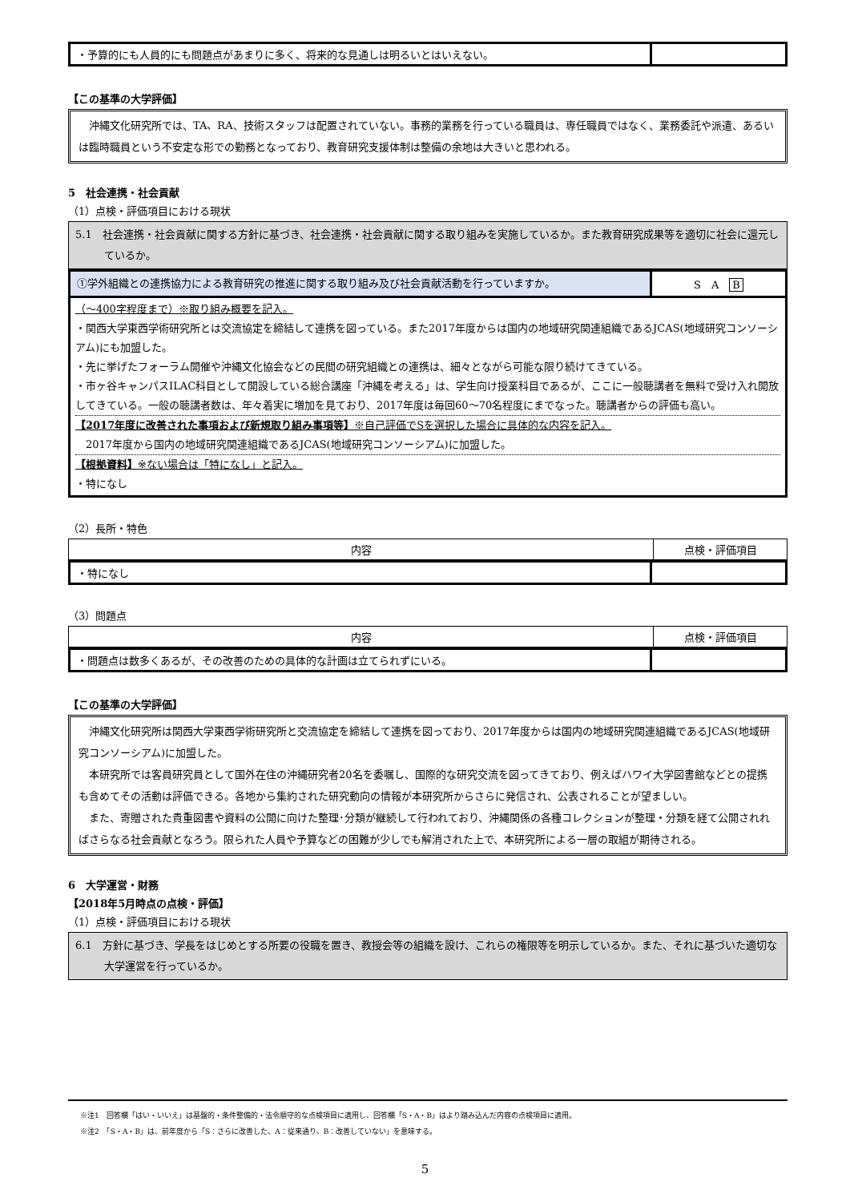| ・予算的にも人員的にも問題点があまりに多く、将来的な見通しは明るいとはいえない。 | |
【この基準の大学評価】
　沖縄文化研究所では、TA、RA、技術スタッフは配置されていない。事務的業務を行っている職員は、専任職員ではなく、業務委託や派遣、あるいは臨時職員という不安定な形での勤務となっており、教育研究支援体制は整備の余地は大きいと思われる。
5　社会連携・社会貢献
（1）点検・評価項目における現状
5.1　社会連携・社会貢献に関する方針に基づき、社会連携・社会貢献に関する取り組みを実施しているか。また教育研究成果等を適切に社会に還元しているか。
| ①学外組織との連携協力による教育研究の推進に関する取り組み及び社会貢献活動を行っていますか。 | S A B |
（～400字程度まで）※取り組み概要を記入。
・関西大学東西学術研究所とは交流協定を締結して連携を図っている。また2017年度からは国内の地域研究関連組織であるJCAS(地域研究コンソーシアム)にも加盟した。
・先に挙げたフォーラム開催や沖縄文化協会などの民間の研究組織との連携は、細々とながら可能な限り続けてきている。
・市ヶ谷キャンパスILAC科目として開設している総合講座「沖縄を考える」は、学生向け授業科目であるが、ここに一般聴講者を無料で受け入れ開放してきている。一般の聴講者数は、年々着実に増加を見ており、2017年度は毎回60～70名程度にまでなった。聴講者からの評価も高い。
【2017年度に改善された事項および新規取り組み事項等】※自己評価でSを選択した場合に具体的な内容を記入。
　2017年度から国内の地域研究関連組織であるJCAS(地域研究コンソーシアム)に加盟した。
【根拠資料】※ない場合は「特になし」と記入。
・特になし
（2）長所・特色
| 内容 | 点検・評価項目 |
| --- | --- |
| ・特になし | |
（3）問題点
| 内容 | 点検・評価項目 |
| --- | --- |
| ・問題点は数多くあるが、その改善のための具体的な計画は立てられずにいる。 | |
【この基準の大学評価】
　沖縄文化研究所は関西大学東西学術研究所と交流協定を締結して連携を図っており、2017年度からは国内の地域研究関連組織であるJCAS(地域研究コンソーシアム)に加盟した。
　本研究所では客員研究員として国外在住の沖縄研究者20名を委嘱し、国際的な研究交流を図ってきており、例えばハワイ大学図書館などとの提携も含めてその活動は評価できる。各地から集約された研究動向の情報が本研究所からさらに発信され、公表されることが望ましい。
　また、寄贈された貴重図書や資料の公開に向けた整理･分類が継続して行われており、沖縄関係の各種コレクションが整理・分類を経て公開されればさらなる社会貢献となろう。限られた人員や予算などの困難が少しでも解消された上で、本研究所による一層の取組が期待される。
6　大学運営・財務
【2018年5月時点の点検・評価】
（1）点検・評価項目における現状
6.1　方針に基づき、学長をはじめとする所要の役職を置き、教授会等の組織を設け、これらの権限等を明示しているか。また、それに基づいた適切な大学運営を行っているか。
※注1　回答欄「はい・いいえ」は基盤的・条件整備的・法令順守的な点検項目に適用し、回答欄「S・A・B」はより踏み込んだ内容の点検項目に適用。
※注2　「S・A・B」は、前年度から「S：さらに改善した、A：従来通り、B：改善していない」を意味する。
5